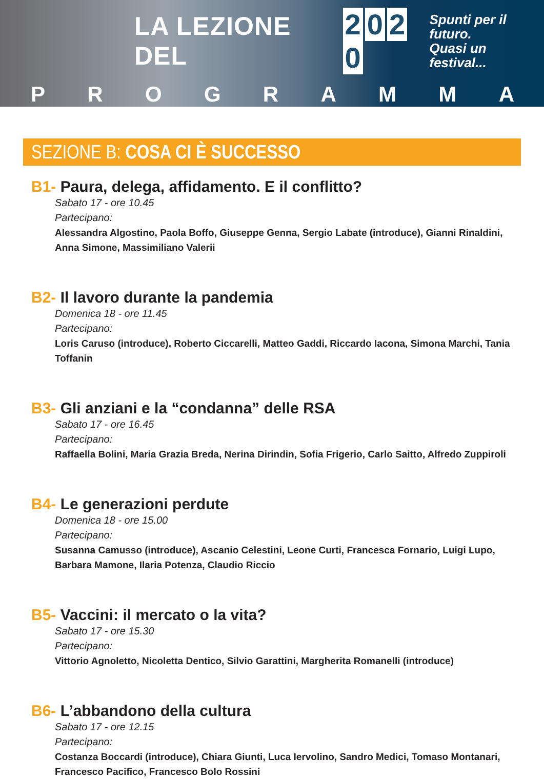LA LEZIONE DEL 2020
Spunti per il futuro.
Quasi un festival...
P R O G R A M M A
SEZIONE B: COSA CI È SUCCESSO
B1- Paura, delega, affidamento. E il conflitto?
Sabato 17 - ore 10.45
Partecipano:
Alessandra Algostino, Paola Boffo, Giuseppe Genna, Sergio Labate (introduce), Gianni Rinaldini, Anna Simone, Massimiliano Valerii
B2- Il lavoro durante la pandemia
Domenica 18 - ore 11.45
Partecipano:
Loris Caruso (introduce), Roberto Ciccarelli, Matteo Gaddi, Riccardo Iacona, Simona Marchi, Tania Toffanin
B3- Gli anziani e la “condanna” delle RSA
Sabato 17 - ore 16.45
Partecipano:
Raffaella Bolini, Maria Grazia Breda, Nerina Dirindin, Sofia Frigerio, Carlo Saitto, Alfredo Zuppiroli
B4- Le generazioni perdute
Domenica 18 - ore 15.00
Partecipano:
Susanna Camusso (introduce), Ascanio Celestini, Leone Curti, Francesca Fornario, Luigi Lupo,
Barbara Mamone, Ilaria Potenza, Claudio Riccio
B5- Vaccini: il mercato o la vita?
Sabato 17 - ore 15.30
Partecipano:
Vittorio Agnoletto, Nicoletta Dentico, Silvio Garattini, Margherita Romanelli (introduce)
B6- L’abbandono della cultura
Sabato 17 - ore 12.15
Partecipano:
Costanza Boccardi (introduce), Chiara Giunti, Luca Iervolino, Sandro Medici, Tomaso Montanari, Francesco Pacifico, Francesco Bolo Rossini